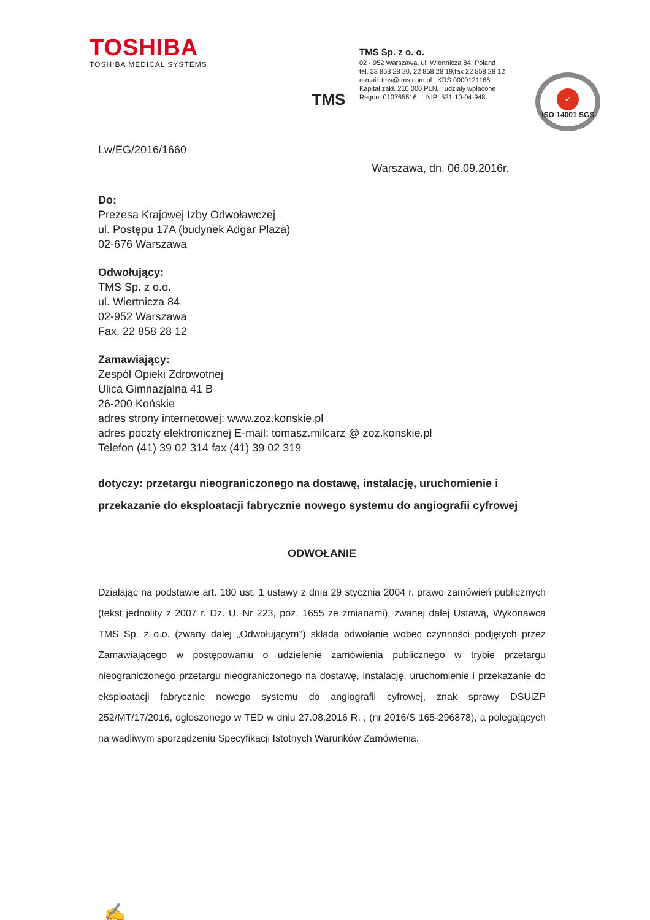TOSHIBA
TOSHIBA MEDICAL SYSTEMS
TMS
TMS Sp. z o. o.
02 - 952 Warszawa, ul. Wiertnicza 84, Poland
tel. 33 858 28 20, 22 858 28 19,fax 22 858 28 12
e-mail: tms@tms.com.pl KRS 0000121166
Kapitał zakł. 210 000 PLN, udziały wpłacone
Regon: 010765516 NIP: 521-10-04-948
✓
ISO 14001 SGS
Lw/EG/2016/1660
Warszawa, dn. 06.09.2016r.
Do:
Prezesa Krajowej Izby Odwoławczej
ul. Postępu 17A (budynek Adgar Plaza)
02-676 Warszawa
Odwołujący:
TMS Sp. z o.o.
ul. Wiertnicza 84
02-952 Warszawa
Fax. 22 858 28 12
Zamawiający:
Zespół Opieki Zdrowotnej
Ulica Gimnazjalna 41 B
26-200 Końskie
adres strony internetowej: www.zoz.konskie.pl
adres poczty elektronicznej E-mail: tomasz.milcarz @ zoz.konskie.pl
Telefon (41) 39 02 314 fax (41) 39 02 319
dotyczy: przetargu nieograniczonego na dostawę, instalację, uruchomienie i przekazanie do eksploatacji fabrycznie nowego systemu do angiografii cyfrowej
ODWOŁANIE
Działając na podstawie art. 180 ust. 1 ustawy z dnia 29 stycznia 2004 r. prawo zamówień publicznych (tekst jednolity z 2007 r. Dz. U. Nr 223, poz. 1655 ze zmianami), zwanej dalej Ustawą, Wykonawca TMS Sp. z o.o. (zwany dalej „Odwołującym") składa odwołanie wobec czynności podjętych przez Zamawiającego w postępowaniu o udzielenie zamówienia publicznego w trybie przetargu nieograniczonego przetargu nieograniczonego na dostawę, instalację, uruchomienie i przekazanie do eksploatacji fabrycznie nowego systemu do angiografii cyfrowej, znak sprawy DSUiZP 252/MT/17/2016, ogłoszonego w TED w dniu 27.08.2016 R. , (nr 2016/S 165-296878), a polegających na wadliwym sporządzeniu Specyfikacji Istotnych Warunków Zamówienia.
✍